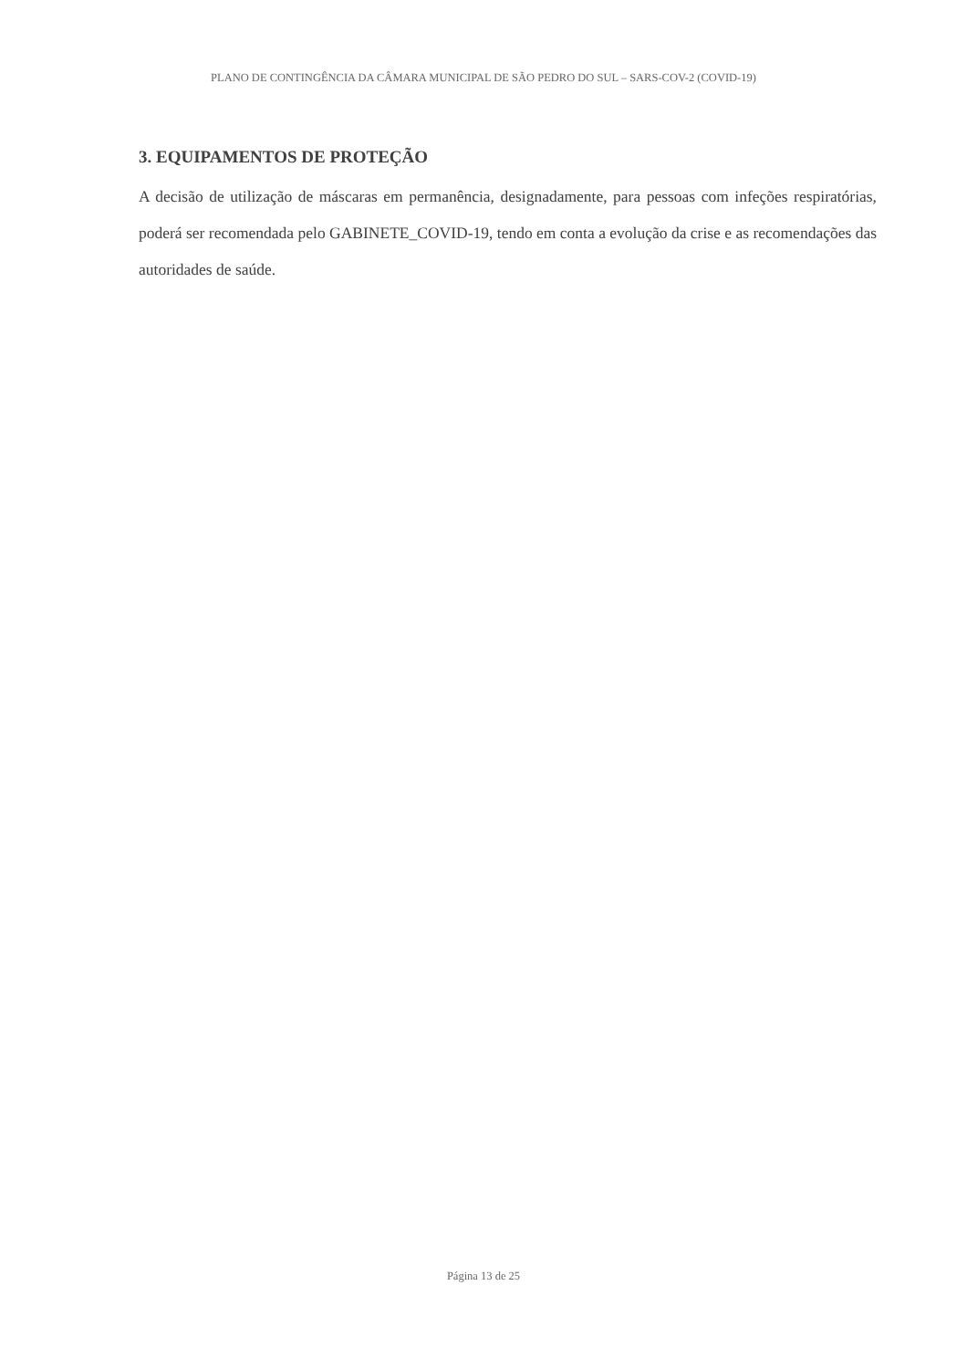PLANO DE CONTINGÊNCIA DA CÂMARA MUNICIPAL DE SÃO PEDRO DO SUL – SARS-COV-2 (COVID-19)
3. EQUIPAMENTOS DE PROTEÇÃO
A decisão de utilização de máscaras em permanência, designadamente, para pessoas com infeções respiratórias, poderá ser recomendada pelo GABINETE_COVID-19, tendo em conta a evolução da crise e as recomendações das autoridades de saúde.
Página 13 de 25